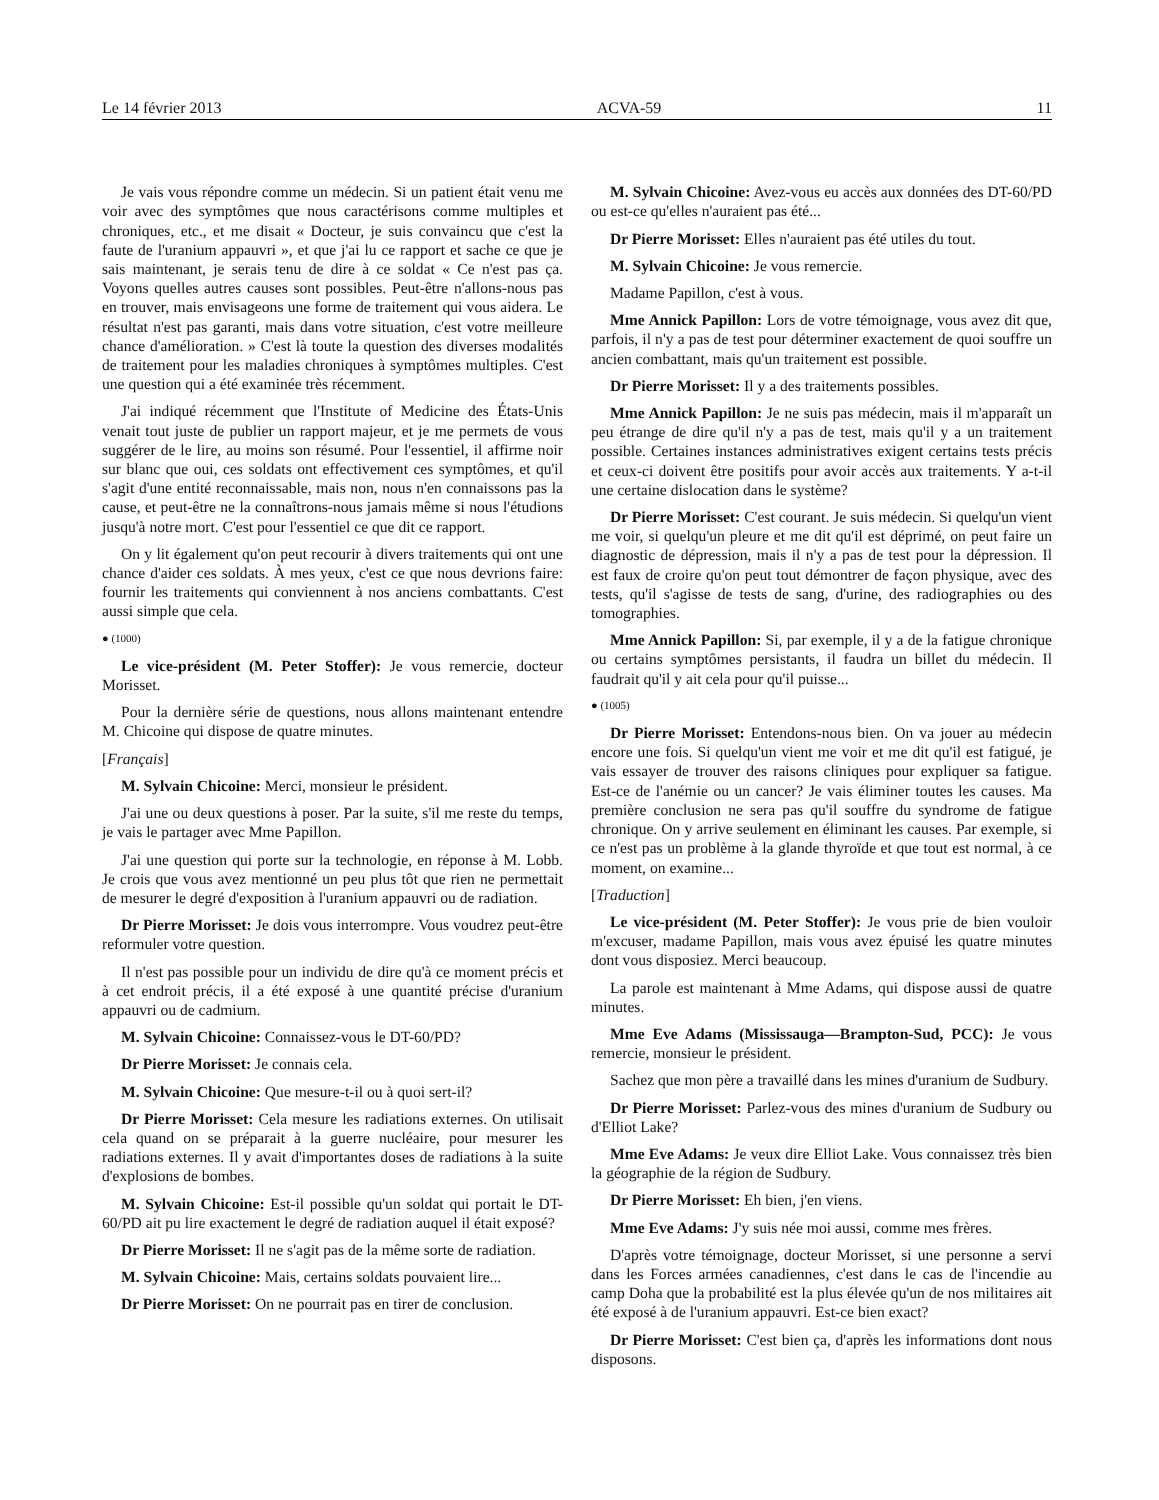Le 14 février 2013 ACVA-59 11
Je vais vous répondre comme un médecin. Si un patient était venu me voir avec des symptômes que nous caractérisons comme multiples et chroniques, etc., et me disait « Docteur, je suis convaincu que c'est la faute de l'uranium appauvri », et que j'ai lu ce rapport et sache ce que je sais maintenant, je serais tenu de dire à ce soldat « Ce n'est pas ça. Voyons quelles autres causes sont possibles. Peut-être n'allons-nous pas en trouver, mais envisageons une forme de traitement qui vous aidera. Le résultat n'est pas garanti, mais dans votre situation, c'est votre meilleure chance d'amélioration. » C'est là toute la question des diverses modalités de traitement pour les maladies chroniques à symptômes multiples. C'est une question qui a été examinée très récemment.
J'ai indiqué récemment que l'Institute of Medicine des États-Unis venait tout juste de publier un rapport majeur, et je me permets de vous suggérer de le lire, au moins son résumé. Pour l'essentiel, il affirme noir sur blanc que oui, ces soldats ont effectivement ces symptômes, et qu'il s'agit d'une entité reconnaissable, mais non, nous n'en connaissons pas la cause, et peut-être ne la connaîtrons-nous jamais même si nous l'étudions jusqu'à notre mort. C'est pour l'essentiel ce que dit ce rapport.
On y lit également qu'on peut recourir à divers traitements qui ont une chance d'aider ces soldats. À mes yeux, c'est ce que nous devrions faire: fournir les traitements qui conviennent à nos anciens combattants. C'est aussi simple que cela.
● (1000)
Le vice-président (M. Peter Stoffer): Je vous remercie, docteur Morisset.
Pour la dernière série de questions, nous allons maintenant entendre M. Chicoine qui dispose de quatre minutes.
[Français]
M. Sylvain Chicoine: Merci, monsieur le président.
J'ai une ou deux questions à poser. Par la suite, s'il me reste du temps, je vais le partager avec Mme Papillon.
J'ai une question qui porte sur la technologie, en réponse à M. Lobb. Je crois que vous avez mentionné un peu plus tôt que rien ne permettait de mesurer le degré d'exposition à l'uranium appauvri ou de radiation.
Dr Pierre Morisset: Je dois vous interrompre. Vous voudrez peut-être reformuler votre question.
Il n'est pas possible pour un individu de dire qu'à ce moment précis et à cet endroit précis, il a été exposé à une quantité précise d'uranium appauvri ou de cadmium.
M. Sylvain Chicoine: Connaissez-vous le DT-60/PD?
Dr Pierre Morisset: Je connais cela.
M. Sylvain Chicoine: Que mesure-t-il ou à quoi sert-il?
Dr Pierre Morisset: Cela mesure les radiations externes. On utilisait cela quand on se préparait à la guerre nucléaire, pour mesurer les radiations externes. Il y avait d'importantes doses de radiations à la suite d'explosions de bombes.
M. Sylvain Chicoine: Est-il possible qu'un soldat qui portait le DT-60/PD ait pu lire exactement le degré de radiation auquel il était exposé?
Dr Pierre Morisset: Il ne s'agit pas de la même sorte de radiation.
M. Sylvain Chicoine: Mais, certains soldats pouvaient lire...
Dr Pierre Morisset: On ne pourrait pas en tirer de conclusion.
M. Sylvain Chicoine: Avez-vous eu accès aux données des DT-60/PD ou est-ce qu'elles n'auraient pas été...
Dr Pierre Morisset: Elles n'auraient pas été utiles du tout.
M. Sylvain Chicoine: Je vous remercie.
Madame Papillon, c'est à vous.
Mme Annick Papillon: Lors de votre témoignage, vous avez dit que, parfois, il n'y a pas de test pour déterminer exactement de quoi souffre un ancien combattant, mais qu'un traitement est possible.
Dr Pierre Morisset: Il y a des traitements possibles.
Mme Annick Papillon: Je ne suis pas médecin, mais il m'apparaît un peu étrange de dire qu'il n'y a pas de test, mais qu'il y a un traitement possible. Certaines instances administratives exigent certains tests précis et ceux-ci doivent être positifs pour avoir accès aux traitements. Y a-t-il une certaine dislocation dans le système?
Dr Pierre Morisset: C'est courant. Je suis médecin. Si quelqu'un vient me voir, si quelqu'un pleure et me dit qu'il est déprimé, on peut faire un diagnostic de dépression, mais il n'y a pas de test pour la dépression. Il est faux de croire qu'on peut tout démontrer de façon physique, avec des tests, qu'il s'agisse de tests de sang, d'urine, des radiographies ou des tomographies.
Mme Annick Papillon: Si, par exemple, il y a de la fatigue chronique ou certains symptômes persistants, il faudra un billet du médecin. Il faudrait qu'il y ait cela pour qu'il puisse...
● (1005)
Dr Pierre Morisset: Entendons-nous bien. On va jouer au médecin encore une fois. Si quelqu'un vient me voir et me dit qu'il est fatigué, je vais essayer de trouver des raisons cliniques pour expliquer sa fatigue. Est-ce de l'anémie ou un cancer? Je vais éliminer toutes les causes. Ma première conclusion ne sera pas qu'il souffre du syndrome de fatigue chronique. On y arrive seulement en éliminant les causes. Par exemple, si ce n'est pas un problème à la glande thyroïde et que tout est normal, à ce moment, on examine...
[Traduction]
Le vice-président (M. Peter Stoffer): Je vous prie de bien vouloir m'excuser, madame Papillon, mais vous avez épuisé les quatre minutes dont vous disposiez. Merci beaucoup.
La parole est maintenant à Mme Adams, qui dispose aussi de quatre minutes.
Mme Eve Adams (Mississauga—Brampton-Sud, PCC): Je vous remercie, monsieur le président.
Sachez que mon père a travaillé dans les mines d'uranium de Sudbury.
Dr Pierre Morisset: Parlez-vous des mines d'uranium de Sudbury ou d'Elliot Lake?
Mme Eve Adams: Je veux dire Elliot Lake. Vous connaissez très bien la géographie de la région de Sudbury.
Dr Pierre Morisset: Eh bien, j'en viens.
Mme Eve Adams: J'y suis née moi aussi, comme mes frères.
D'après votre témoignage, docteur Morisset, si une personne a servi dans les Forces armées canadiennes, c'est dans le cas de l'incendie au camp Doha que la probabilité est la plus élevée qu'un de nos militaires ait été exposé à de l'uranium appauvri. Est-ce bien exact?
Dr Pierre Morisset: C'est bien ça, d'après les informations dont nous disposons.